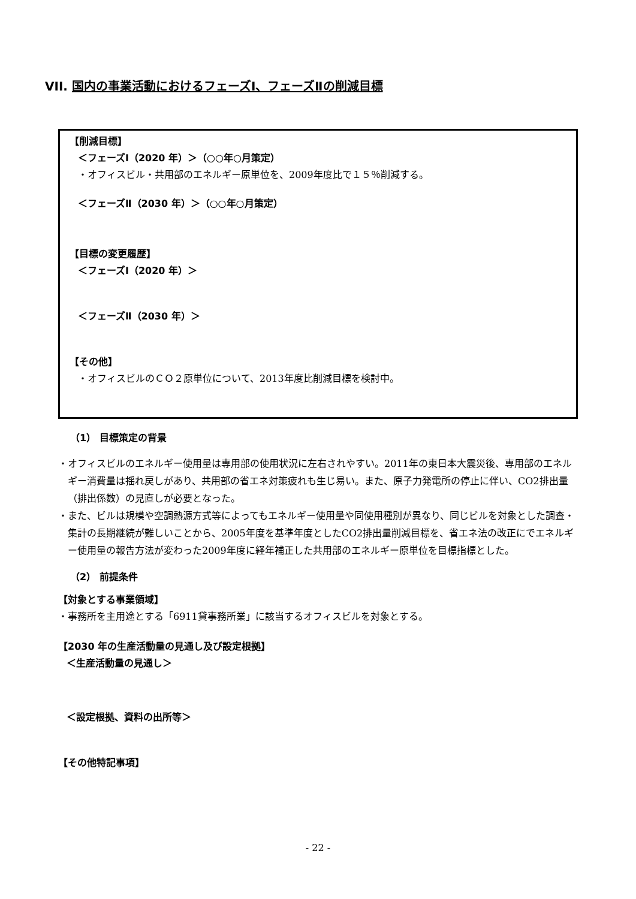VII. 国内の事業活動におけるフェーズⅠ、フェーズⅡの削減目標
【削減目標】
＜フェーズⅠ（2020 年）＞（○○年○月策定）
・オフィスビル・共用部のエネルギー原単位を、2009年度比で１５％削減する。
＜フェーズⅡ（2030 年）＞（○○年○月策定）
【目標の変更履歴】
＜フェーズⅠ（2020 年）＞
＜フェーズⅡ（2030 年）＞
【その他】
・オフィスビルのＣＯ２原単位について、2013年度比削減目標を検討中。
（1） 目標策定の背景
・オフィスビルのエネルギー使用量は専用部の使用状況に左右されやすい。2011年の東日本大震災後、専用部のエネルギー消費量は揺れ戻しがあり、共用部の省エネ対策疲れも生じ易い。また、原子力発電所の停止に伴い、CO2排出量（排出係数）の見直しが必要となった。
・また、ビルは規模や空調熱源方式等によってもエネルギー使用量や同使用種別が異なり、同じビルを対象とした調査・集計の長期継続が難しいことから、2005年度を基準年度としたCO2排出量削減目標を、省エネ法の改正にでエネルギー使用量の報告方法が変わった2009年度に経年補正した共用部のエネルギー原単位を目標指標とした。
（2） 前提条件
【対象とする事業領域】
・事務所を主用途とする「6911貸事務所業」に該当するオフィスビルを対象とする。
【2030 年の生産活動量の見通し及び設定根拠】
＜生産活動量の見通し＞
＜設定根拠、資料の出所等＞
【その他特記事項】
- 22 -